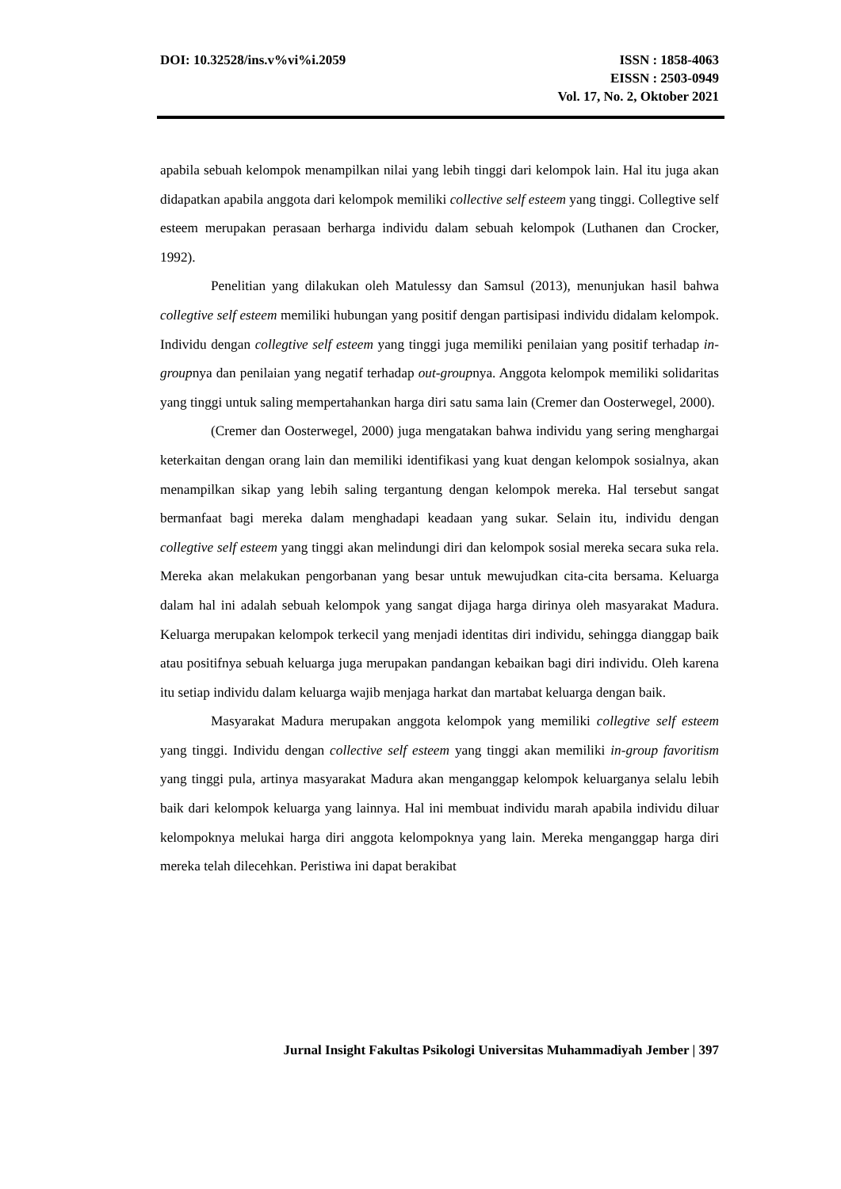DOI: 10.32528/ins.v%vi%i.2059 ISSN : 1858-4063
EISSN : 2503-0949
Vol. 17, No. 2, Oktober 2021
apabila sebuah kelompok menampilkan nilai yang lebih tinggi dari kelompok lain. Hal itu juga akan didapatkan apabila anggota dari kelompok memiliki collective self esteem yang tinggi. Collegtive self esteem merupakan perasaan berharga individu dalam sebuah kelompok (Luthanen dan Crocker, 1992).
Penelitian yang dilakukan oleh Matulessy dan Samsul (2013), menunjukan hasil bahwa collegtive self esteem memiliki hubungan yang positif dengan partisipasi individu didalam kelompok. Individu dengan collegtive self esteem yang tinggi juga memiliki penilaian yang positif terhadap in-groupnya dan penilaian yang negatif terhadap out-groupnya. Anggota kelompok memiliki solidaritas yang tinggi untuk saling mempertahankan harga diri satu sama lain (Cremer dan Oosterwegel, 2000).
(Cremer dan Oosterwegel, 2000) juga mengatakan bahwa individu yang sering menghargai keterkaitan dengan orang lain dan memiliki identifikasi yang kuat dengan kelompok sosialnya, akan menampilkan sikap yang lebih saling tergantung dengan kelompok mereka. Hal tersebut sangat bermanfaat bagi mereka dalam menghadapi keadaan yang sukar. Selain itu, individu dengan collegtive self esteem yang tinggi akan melindungi diri dan kelompok sosial mereka secara suka rela. Mereka akan melakukan pengorbanan yang besar untuk mewujudkan cita-cita bersama. Keluarga dalam hal ini adalah sebuah kelompok yang sangat dijaga harga dirinya oleh masyarakat Madura. Keluarga merupakan kelompok terkecil yang menjadi identitas diri individu, sehingga dianggap baik atau positifnya sebuah keluarga juga merupakan pandangan kebaikan bagi diri individu. Oleh karena itu setiap individu dalam keluarga wajib menjaga harkat dan martabat keluarga dengan baik.
Masyarakat Madura merupakan anggota kelompok yang memiliki collegtive self esteem yang tinggi. Individu dengan collective self esteem yang tinggi akan memiliki in-group favoritism yang tinggi pula, artinya masyarakat Madura akan menganggap kelompok keluarganya selalu lebih baik dari kelompok keluarga yang lainnya. Hal ini membuat individu marah apabila individu diluar kelompoknya melukai harga diri anggota kelompoknya yang lain. Mereka menganggap harga diri mereka telah dilecehkan. Peristiwa ini dapat berakibat
Jurnal Insight Fakultas Psikologi Universitas Muhammadiyah Jember | 397